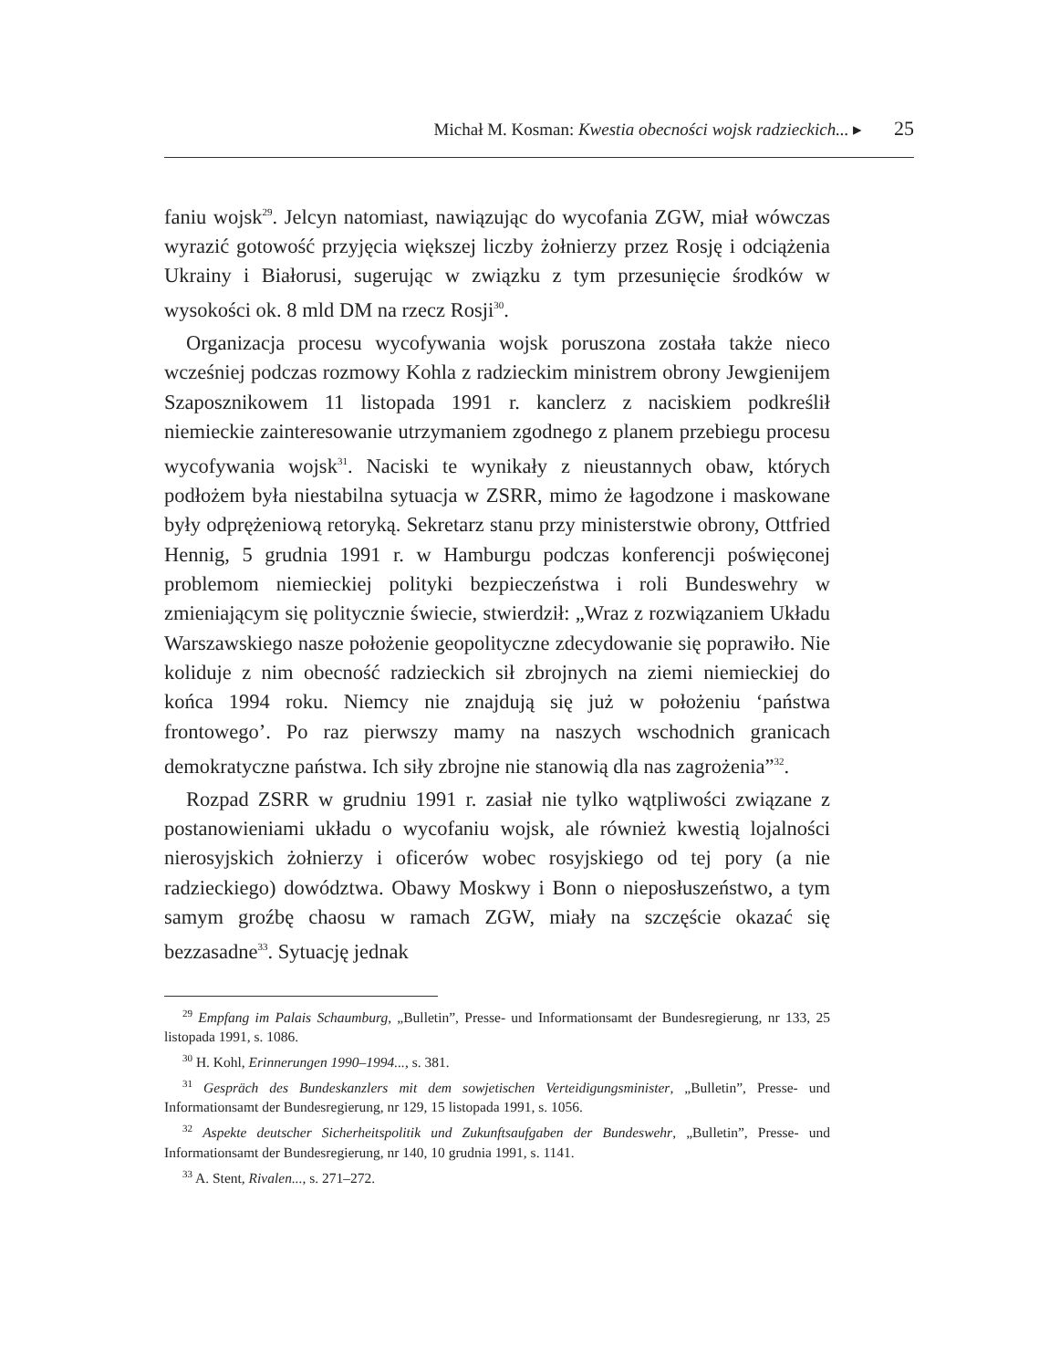Michał M. Kosman: Kwestia obecności wojsk radzieckich... ▸ 25
faniu wojsk<sup>29</sup>. Jelcyn natomiast, nawiązując do wycofania ZGW, miał wówczas wyrazić gotowość przyjęcia większej liczby żołnierzy przez Rosję i odciążenia Ukrainy i Białorusi, sugerując w związku z tym przesunięcie środków w wysokości ok. 8 mld DM na rzecz Rosji<sup>30</sup>.
Organizacja procesu wycofywania wojsk poruszona została także nieco wcześniej podczas rozmowy Kohla z radzieckim ministrem obrony Jewgienijem Szaposznikowem 11 listopada 1991 r. kanclerz z naciskiem podkreślił niemieckie zainteresowanie utrzymaniem zgodnego z planem przebiegu procesu wycofywania wojsk<sup>31</sup>. Naciski te wynikały z nieustannych obaw, których podłożem była niestabilna sytuacja w ZSRR, mimo że łagodzone i maskowane były odprężeniową retoryką. Sekretarz stanu przy ministerstwie obrony, Ottfried Hennig, 5 grudnia 1991 r. w Hamburgu podczas konferencji poświęconej problemom niemieckiej polityki bezpieczeństwa i roli Bundeswehry w zmieniającym się politycznie świecie, stwierdził: „Wraz z rozwiązaniem Układu Warszawskiego nasze położenie geopolityczne zdecydowanie się poprawiło. Nie koliduje z nim obecność radzieckich sił zbrojnych na ziemi niemieckiej do końca 1994 roku. Niemcy nie znajdują się już w położeniu ‘państwa frontowego’. Po raz pierwszy mamy na naszych wschodnich granicach demokratyczne państwa. Ich siły zbrojne nie stanowią dla nas zagrożenia”<sup>32</sup>.
Rozpad ZSRR w grudniu 1991 r. zasiał nie tylko wątpliwości związane z postanowieniami układu o wycofaniu wojsk, ale również kwestią lojalności nierosyjskich żołnierzy i oficerów wobec rosyjskiego od tej pory (a nie radzieckiego) dowództwa. Obawy Moskwy i Bonn o nieposłuszeństwo, a tym samym groźbę chaosu w ramach ZGW, miały na szczęście okazać się bezzasadne<sup>33</sup>. Sytuację jednak
<sup>29</sup> Empfang im Palais Schaumburg, „Bulletin”, Presse- und Informationsamt der Bundesregierung, nr 133, 25 listopada 1991, s. 1086.
<sup>30</sup> H. Kohl, Erinnerungen 1990–1994..., s. 381.
<sup>31</sup> Gespräch des Bundeskanzlers mit dem sowjetischen Verteidigungsminister, „Bulletin”, Presse- und Informationsamt der Bundesregierung, nr 129, 15 listopada 1991, s. 1056.
<sup>32</sup> Aspekte deutscher Sicherheitspolitik und Zukunftsaufgaben der Bundeswehr, „Bulletin”, Presse- und Informationsamt der Bundesregierung, nr 140, 10 grudnia 1991, s. 1141.
<sup>33</sup> A. Stent, Rivalen..., s. 271–272.